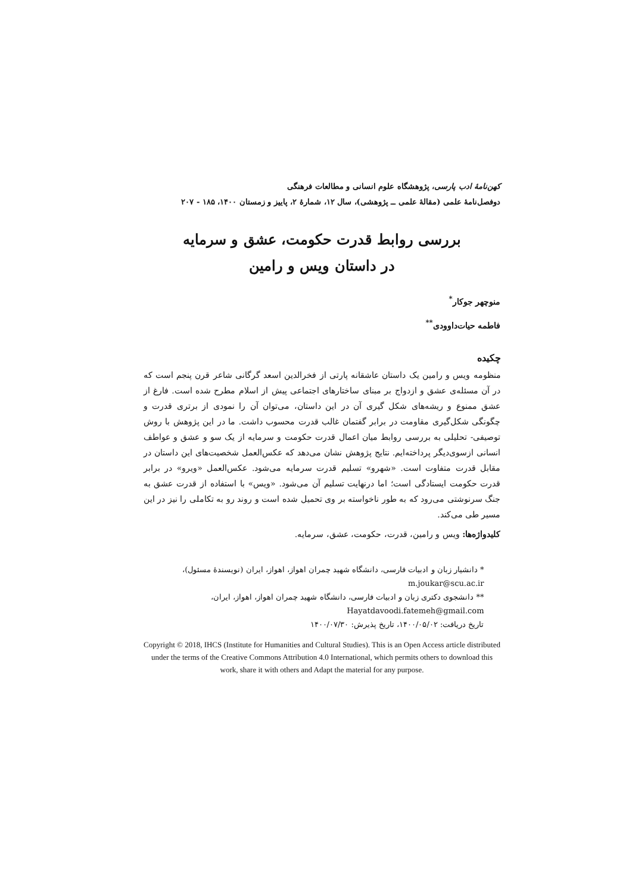کهن‌نامهٔ ادب پارسی، پژوهشگاه علوم انسانی و مطالعات فرهنگی
دوفصل‌نامهٔ علمی (مقالهٔ علمی ــ پژوهشی)، سال ۱۲، شمارهٔ ۲، پاییز و زمستان ۱۴۰۰، ۱۸۵ - ۲۰۷
بررسی روابط قدرت حکومت، عشق و سرمایه
در داستان ویس و رامین
منوچهر جوکار<sup>*</sup>
فاطمه حیات‌داوودی<sup>**</sup>
چکیده
منظومه ویس و رامین یک داستان عاشقانه پارتی از فخرالدین اسعد گرگانی شاعر قرن پنجم است که در آن مسئله‌ی عشق و ازدواج بر مبنای ساختارهای اجتماعی پیش از اسلام مطرح شده است. فارغ از عشق ممنوع و ریشه‌های شکل گیری آن در این داستان، می‌توان آن را نمودی از برتری قدرت و چگونگی شکل‌گیری مقاومت در برابر گفتمان غالب قدرت محسوب داشت. ما در این پژوهش با روش توصیفی- تحلیلی به بررسی روابط میان اعمال قدرت حکومت و سرمایه از یک سو و عشق و عواطف انسانی ازسوی‌دیگر پرداخته‌ایم. نتایج پژوهش نشان می‌دهد که عکس‌العمل شخصیت‌های این داستان در مقابل قدرت متفاوت است. «شهرو» تسلیم قدرت سرمایه می‌شود. عکس‌العمل «ویرو» در برابر قدرت حکومت ایستادگی است؛ اما درنهایت تسلیم آن می‌شود. «ویس» با استفاده از قدرت عشق به جنگ سرنوشتی می‌رود که به طور ناخواسته بر وی تحمیل شده است و روند رو به تکاملی را نیز در این مسیر طی می‌کند.
کلیدواژه‌ها: ویس و رامین، قدرت، حکومت، عشق، سرمایه.
* دانشیار زبان و ادبیات فارسی، دانشگاه شهید چمران اهواز، اهواز، ایران (نویسندهٔ مسئول)،
m.joukar@scu.ac.ir
** دانشجوی دکتری زبان و ادبیات فارسی، دانشگاه شهید چمران اهواز، اهواز، ایران،
Hayatdavoodi.fatemeh@gmail.com
تاریخ دریافت: ۱۴۰۰/۰۵/۰۲، تاریخ پذیرش: ۱۴۰۰/۰۷/۳۰
Copyright © 2018, IHCS (Institute for Humanities and Cultural Studies). This is an Open Access article distributed under the terms of the Creative Commons Attribution 4.0 International, which permits others to download this work, share it with others and Adapt the material for any purpose.